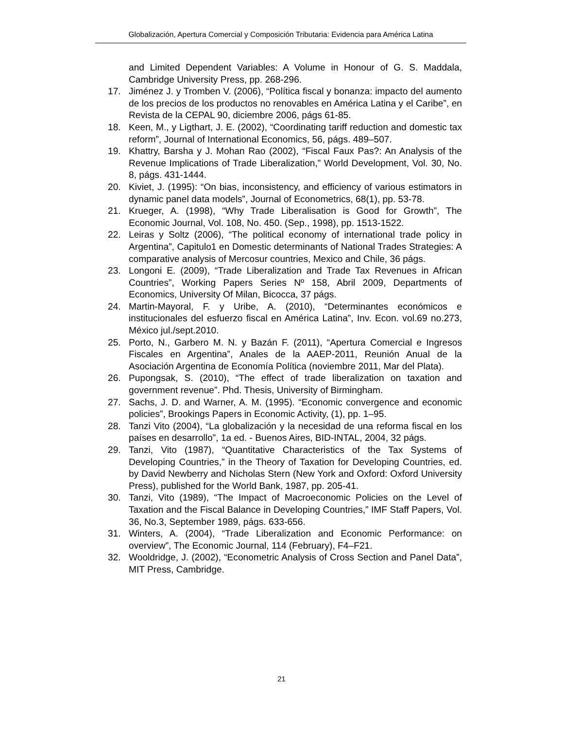Globalización, Apertura Comercial y Composición Tributaria: Evidencia para América Latina
and Limited Dependent Variables: A Volume in Honour of G. S. Maddala, Cambridge University Press, pp. 268-296.
17. Jiménez J. y Tromben V. (2006), “Política fiscal y bonanza: impacto del aumento de los precios de los productos no renovables en América Latina y el Caribe”, en Revista de la CEPAL 90, diciembre 2006, págs 61-85.
18. Keen, M., y Ligthart, J. E. (2002), “Coordinating tariff reduction and domestic tax reform”, Journal of International Economics, 56, págs. 489–507.
19. Khattry, Barsha y J. Mohan Rao (2002), “Fiscal Faux Pas?: An Analysis of the Revenue Implications of Trade Liberalization,” World Development, Vol. 30, No. 8, págs. 431-1444.
20. Kiviet, J. (1995): “On bias, inconsistency, and efficiency of various estimators in dynamic panel data models”, Journal of Econometrics, 68(1), pp. 53-78.
21. Krueger, A. (1998), “Why Trade Liberalisation is Good for Growth”, The Economic Journal, Vol. 108, No. 450. (Sep., 1998), pp. 1513-1522.
22. Leiras y Soltz (2006), “The political economy of international trade policy in Argentina”, Capitulo1 en Domestic determinants of National Trades Strategies: A comparative analysis of Mercosur countries, Mexico and Chile, 36 págs.
23. Longoni E. (2009), “Trade Liberalization and Trade Tax Revenues in African Countries”, Working Papers Series Nº 158, Abril 2009, Departments of Economics, University Of Milan, Bicocca, 37 págs.
24. Martin-Mayoral, F. y Uribe, A. (2010), “Determinantes económicos e institucionales del esfuerzo fiscal en América Latina”, Inv. Econ. vol.69 no.273, México jul./sept.2010.
25. Porto, N., Garbero M. N. y Bazán F. (2011), “Apertura Comercial e Ingresos Fiscales en Argentina”, Anales de la AAEP-2011, Reunión Anual de la Asociación Argentina de Economía Política (noviembre 2011, Mar del Plata).
26. Pupongsak, S. (2010), “The effect of trade liberalization on taxation and government revenue”. Phd. Thesis, University of Birmingham.
27. Sachs, J. D. and Warner, A. M. (1995). “Economic convergence and economic policies”, Brookings Papers in Economic Activity, (1), pp. 1–95.
28. Tanzi Vito (2004), “La globalización y la necesidad de una reforma fiscal en los países en desarrollo”, 1a ed. - Buenos Aires, BID-INTAL, 2004, 32 págs.
29. Tanzi, Vito (1987), “Quantitative Characteristics of the Tax Systems of Developing Countries,” in the Theory of Taxation for Developing Countries, ed. by David Newberry and Nicholas Stern (New York and Oxford: Oxford University Press), published for the World Bank, 1987, pp. 205-41.
30. Tanzi, Vito (1989), “The Impact of Macroeconomic Policies on the Level of Taxation and the Fiscal Balance in Developing Countries,” IMF Staff Papers, Vol. 36, No.3, September 1989, págs. 633-656.
31. Winters, A. (2004), “Trade Liberalization and Economic Performance: on overview”, The Economic Journal, 114 (February), F4–F21.
32. Wooldridge, J. (2002), “Econometric Analysis of Cross Section and Panel Data”, MIT Press, Cambridge.
21